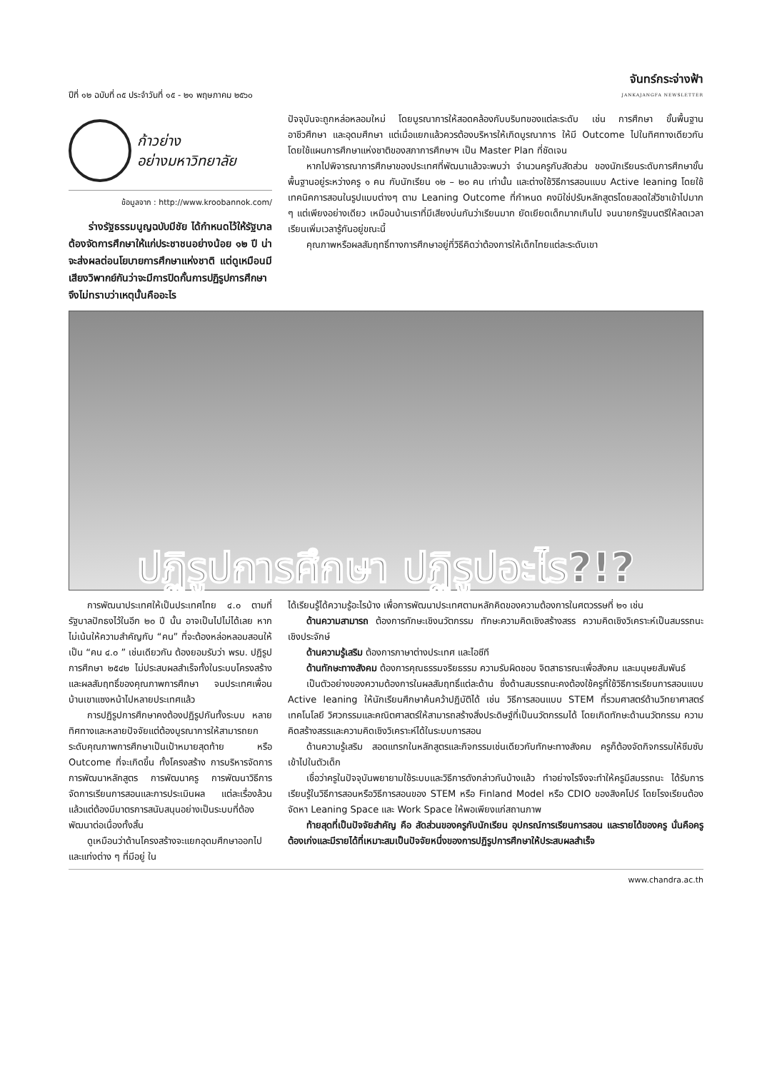ปีที่ ๑๒ ฉบับที่ ๓๕ ประจำวันที่ ๑๕ - ๒๑ พฤษภาคม ๒๕๖๐
จันทร์กระจ่างฟ้า
JANKAJANGFA NEWSLETTER
ก้าวย่าง
อย่างมหาวิทยาลัย
ข้อมูลจาก : http://www.kroobannok.com/
ร่างรัฐธรรมนูญฉบับมีชัย ได้กำหนดไว้ให้รัฐบาลต้องจัดการศึกษาให้แก่ประชาชนอย่างน้อย ๑๒ ปี น่าจะส่งผลต่อนโยบายการศึกษาแห่งชาติ แต่ดูเหมือนมีเสียงวิพากย์กันว่าจะมีการปิดกั้นการปฏิรูปการศึกษา จึงไม่ทราบว่าเหตุนั้นคืออะไร
ปัจจุบันจะถูกหล่อหลอมใหม่ โดยบูรณาการให้สอดคล้องกับบริบทของแต่ละระดับ เช่น การศึกษา ขั้นพื้นฐาน อาชีวศึกษา และอุดมศึกษา แต่เมื่อแยกแล้วควรต้องบริหารให้เกิดบูรณาการ ให้มี Outcome ไปในทิศทางเดียวกัน โดยใช้แผนการศึกษาแห่งชาติของสภาการศึกษาฯ เป็น Master Plan ที่ชัดเจน
หากไปพิจารณาการศึกษาของประเทศที่พัฒนาแล้วจะพบว่า จำนวนครูกับสัดส่วน ของนักเรียนระดับการศึกษาขั้นพื้นฐานอยู่ระหว่างครู ๑ คน กับนักเรียน ๑๒ – ๒๐ คน เท่านั้น และต่างใช้วิธีการสอนแบบ Active leaning โดยใช้เทคนิคการสอนในรูปแบบต่างๆ ตาม Leaning Outcome ที่กำหนด คงมิใช่ปรับหลักสูตรโดยสอดใส่วิชาเข้าไปมาก ๆ แต่เพียงอย่างเดียว เหมือนบ้านเราที่มีเสียงบ่นกันว่าเรียนมาก ยัดเยียดเด็กมากเกินไป จนนายกรัฐมนตรีให้ลดเวลาเรียนเพิ่มเวลารู้กันอยู่ขณะนี้
คุณภาพหรือผลสัมฤทธิ์ทางการศึกษาอยู่ที่วิธีคิดว่าต้องการให้เด็กไทยแต่ละระดับเขา
ปฏิรูปการศึกษา ปฏิรูปอะไร?!?
การพัฒนาประเทศให้เป็นประเทศไทย ๔.๐ ตามที่รัฐบาลปักธงไว้ในอีก ๒๐ ปี นั้น อาจเป็นไปไม่ได้เลย หากไม่เน้นให้ความสำคัญกับ “คน” ที่จะต้องหล่อหลอมสอนให้เป็น “คน ๔.๐ ” เช่นเดียวกัน ต้องยอมรับว่า พรบ. ปฏิรูปการศึกษา ๒๕๔๒ ไม่ประสบผลสำเร็จทั้งในระบบโครงสร้างและผลสัมฤทธิ์ของคุณภาพการศึกษา จนประเทศเพื่อนบ้านเขาแซงหน้าไปหลายประเทศแล้ว
การปฏิรูปการศึกษาคงต้องปฏิรูปกันทั้งระบบ หลายทิศทางและหลายปัจจัยแต่ต้องบูรณาการให้สามารถยกระดับคุณภาพการศึกษาเป็นเป้าหมายสุดท้าย หรือ Outcome ที่จะเกิดขึ้น ทั้งโครงสร้าง การบริหารจัดการ การพัฒนาหลักสูตร การพัฒนาครู การพัฒนาวิธีการจัดการเรียนการสอนและการประเมินผล แต่ละเรื่องล้วนแล้วแต่ต้องมีมาตรการสนับสนุนอย่างเป็นระบบที่ต้องพัฒนาต่อเนื่องทั้งสิ้น
ดูเหมือนว่าด้านโครงสร้างจะแยกอุดมศึกษาออกไป และแท่งต่าง ๆ ที่มีอยู่ ใน
ได้เรียนรู้ได้ความรู้อะไรบ้าง เพื่อการพัฒนาประเทศตามหลักคิดของความต้องการในศตวรรษที่ ๒๑ เช่น
ด้านความสามารถ ต้องการทักษะเชิงนวัตกรรม ทักษะความคิดเชิงสร้างสรร ความคิดเชิงวิเคราะห์เป็นสมรรถนะเชิงประจักษ์
ด้านความรู้เสริม ต้องการภาษาต่างประเทศ และไอซีที
ด้านทักษะทางสังคม ต้องการคุณธรรมจริยธรรม ความรับผิดชอบ จิตสาธารณะเพื่อสังคม และมนุษยสัมพันธ์
เป็นตัวอย่างของความต้องการในผลสัมฤทธิ์แต่ละด้าน ซึ่งด้านสมรรถนะคงต้องใช้ครูที่ใช้วิธีการเรียนการสอนแบบ Active leaning ให้นักเรียนศึกษาค้นคว้าปฏิบัติได้ เช่น วิธีการสอนแบบ STEM ที่รวมศาสตร์ด้านวิทยาศาสตร์เทคโนโลยี วิศวกรรมและคณิตศาสตร์ให้สามารถสร้างสิ่งประดิษฐ์ที่เป็นนวัตกรรมได้ โดยเกิดทักษะด้านนวัตกรรม ความคิดสร้างสรรและความคิดเชิงวิเคราะห์ได้ในระบบการสอน
ด้านความรู้เสริม สอดแทรกในหลักสูตรและกิจกรรมเช่นเดียวกับทักษะทางสังคม ครูก็ต้องจัดกิจกรรมให้ซึมซับเข้าไปในตัวเด็ก
เชื่อว่าครูในปัจจุบันพยายามใช้ระบบและวิธีการดังกล่าวกันบ้างแล้ว ทำอย่างไรจึงจะทำให้ครูมีสมรรถนะ ได้รับการเรียนรู้ในวิธีการสอนหรือวิธีการสอนของ STEM หรือ Finland Model หรือ CDIO ของสิงคโปร์ โดยโรงเรียนต้องจัดหา Leaning Space และ Work Space ให้พอเพียงแก่สถานภาพ
ท้ายสุดที่เป็นปัจจัยสำคัญ คือ สัดส่วนของครูกับนักเรียน อุปกรณ์การเรียนการสอน และรายได้ของครู นั่นคือครูต้องเก่งและมีรายได้ที่เหมาะสมเป็นปัจจัยหนึ่งของการปฏิรูปการศึกษาให้ประสบผลสำเร็จ
www.chandra.ac.th